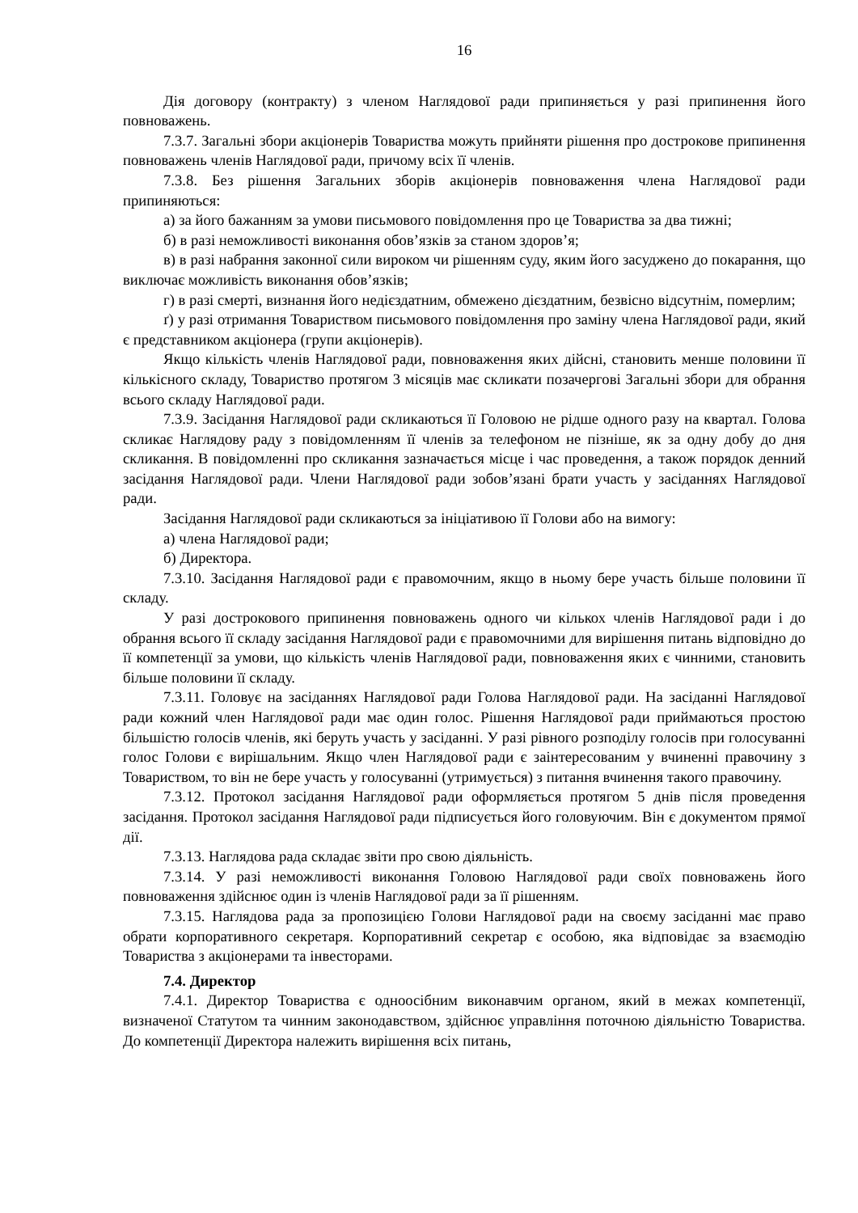16
Дія договору (контракту) з членом Наглядової ради припиняється у разі припинення його повноважень.
7.3.7. Загальні збори акціонерів Товариства можуть прийняти рішення про дострокове припинення повноважень членів Наглядової ради, причому всіх її членів.
7.3.8. Без рішення Загальних зборів акціонерів повноваження члена Наглядової ради припиняються:
а) за його бажанням за умови письмового повідомлення про це Товариства за два тижні;
б) в разі неможливості виконання обов’язків за станом здоров’я;
в) в разі набрання законної сили вироком чи рішенням суду, яким його засуджено до покарання, що виключає можливість виконання обов’язків;
г) в разі смерті, визнання його недієздатним, обмежено дієздатним, безвісно відсутнім, померлим;
ґ) у разі отримання Товариством письмового повідомлення про заміну члена Наглядової ради, який є представником акціонера (групи акціонерів).
Якщо кількість членів Наглядової ради, повноваження яких дійсні, становить менше половини її кількісного складу, Товариство протягом 3 місяців має скликати позачергові Загальні збори для обрання всього складу Наглядової ради.
7.3.9. Засідання Наглядової ради скликаються її Головою не рідше одного разу на квартал. Голова скликає Наглядову раду з повідомленням її членів за телефоном не пізніше, як за одну добу до дня скликання. В повідомленні про скликання зазначається місце і час проведення, а також порядок денний засідання Наглядової ради. Члени Наглядової ради зобов’язані брати участь у засіданнях Наглядової ради.
Засідання Наглядової ради скликаються за ініціативою її Голови або на вимогу:
а) члена Наглядової ради;
б) Директора.
7.3.10. Засідання Наглядової ради є правомочним, якщо в ньому бере участь більше половини її складу.
У разі дострокового припинення повноважень одного чи кількох членів Наглядової ради і до обрання всього її складу засідання Наглядової ради є правомочними для вирішення питань відповідно до її компетенції за умови, що кількість членів Наглядової ради, повноваження яких є чинними, становить більше половини її складу.
7.3.11. Головує на засіданнях Наглядової ради Голова Наглядової ради. На засіданні Наглядової ради кожний член Наглядової ради має один голос. Рішення Наглядової ради приймаються простою більшістю голосів членів, які беруть участь у засіданні. У разі рівного розподілу голосів при голосуванні голос Голови є вирішальним. Якщо член Наглядової ради є заінтересованим у вчиненні правочину з Товариством, то він не бере участь у голосуванні (утримується) з питання вчинення такого правочину.
7.3.12. Протокол засідання Наглядової ради оформляється протягом 5 днів після проведення засідання. Протокол засідання Наглядової ради підписується його головуючим. Він є документом прямої дії.
7.3.13. Наглядова рада складає звіти про свою діяльність.
7.3.14. У разі неможливості виконання Головою Наглядової ради своїх повноважень його повноваження здійснює один із членів Наглядової ради за її рішенням.
7.3.15. Наглядова рада за пропозицією Голови Наглядової ради на своєму засіданні має право обрати корпоративного секретаря. Корпоративний секретар є особою, яка відповідає за взаємодію Товариства з акціонерами та інвесторами.
7.4. Директор
7.4.1. Директор Товариства є одноосібним виконавчим органом, який в межах компетенції, визначеної Статутом та чинним законодавством, здійснює управління поточною діяльністю Товариства. До компетенції Директора належить вирішення всіх питань,